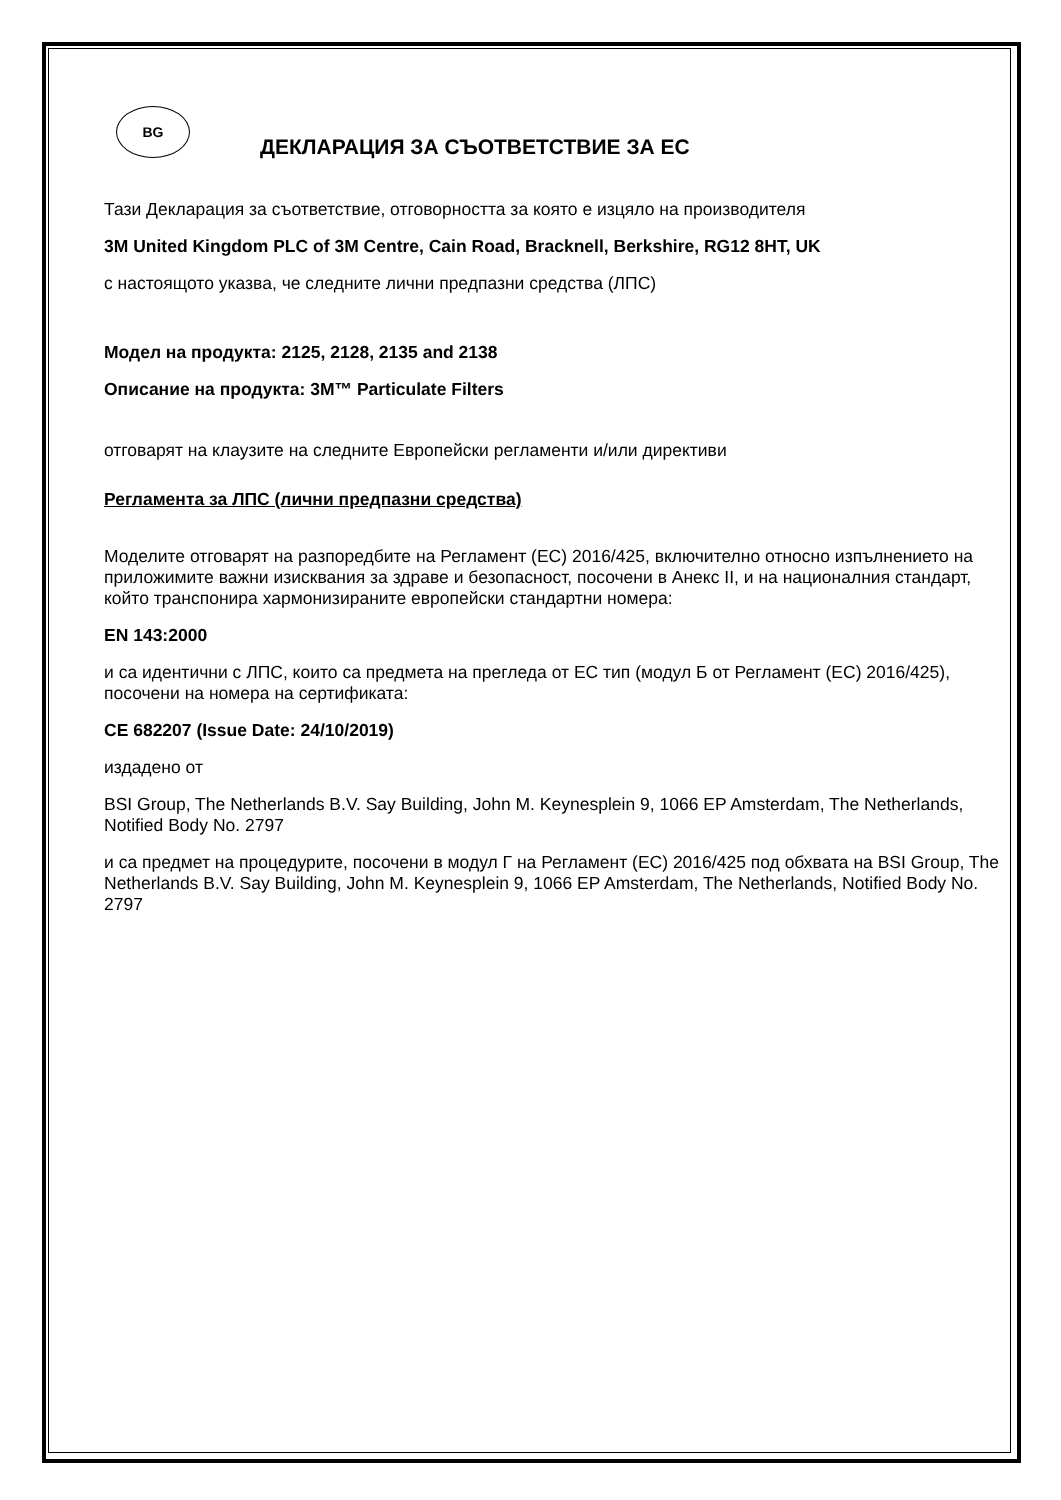BG
ДЕКЛАРАЦИЯ ЗА СЪОТВЕТСТВИЕ ЗА ЕС
Тази Декларация за съответствие, отговорността за която е изцяло на производителя
3M United Kingdom PLC of 3M Centre, Cain Road, Bracknell, Berkshire, RG12 8HT, UK
с настоящото указва, че следните лични предпазни средства (ЛПС)
Модел на продукта: 2125, 2128, 2135 and 2138
Описание на продукта: 3M™ Particulate Filters
отговарят на клаузите на следните Европейски регламенти и/или директиви
Регламента за ЛПС (лични предпазни средства)
Моделите отговарят на разпоредбите на Регламент (ЕС) 2016/425, включително относно изпълнението на приложимите важни изисквания за здраве и безопасност, посочени в Анекс II, и на националния стандарт, който транспонира хармонизираните европейски стандартни номера:
EN 143:2000
и са идентични с ЛПС, които са предмета на прегледа от ЕС тип (модул Б от Регламент (ЕС) 2016/425), посочени на номера на сертификата:
CE 682207 (Issue Date: 24/10/2019)
издадено от
BSI Group, The Netherlands B.V. Say Building, John M. Keynesplein 9, 1066 EP Amsterdam, The Netherlands, Notified Body No. 2797
и са предмет на процедурите, посочени в модул Г на Регламент (ЕС) 2016/425 под обхвата на BSI Group, The Netherlands B.V. Say Building, John M. Keynesplein 9, 1066 EP Amsterdam, The Netherlands, Notified Body No. 2797